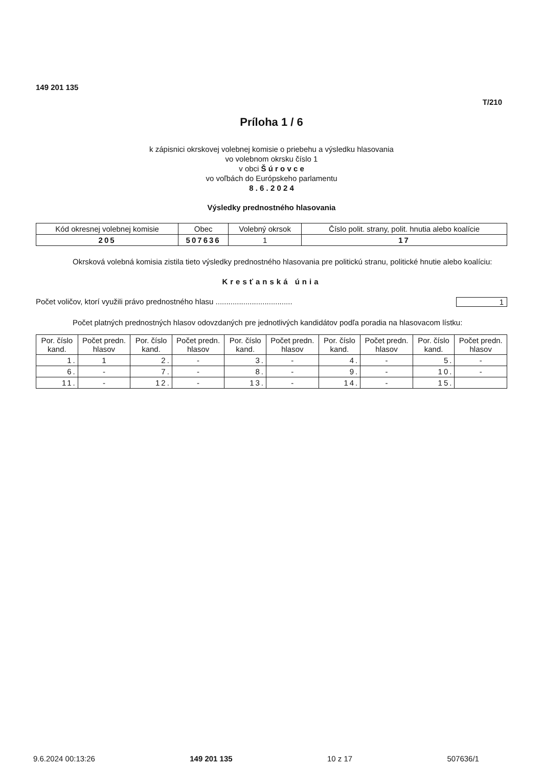149 201 135
T/210
Príloha 1 / 6
k zápisnici okrskovej volebnej komisie o priebehu a výsledku hlasovania
vo volebnom okrsku číslo 1
v obci Š ú r o v c e
vo voľbách do Európskeho parlamentu
8 . 6 . 2 0 2 4
Výsledky prednostného hlasovania
| Kód okresnej volebnej komisie | Obec | Volebný okrsok | Číslo polit. strany, polit. hnutia alebo koalície |
| --- | --- | --- | --- |
| 205 | 507636 | 1 | 17 |
Okrsková volebná komisia zistila tieto výsledky prednostného hlasovania pre politickú stranu, politické hnutie alebo koalíciu:
Kresťanská únia
Počet voličov, ktorí využili právo prednostného hlasu .................................... 1
Počet platných prednostných hlasov odovzdaných pre jednotlivých kandidátov podľa poradia na hlasovacom lístku:
| Por. číslo kand. | Počet predn. hlasov | Por. číslo kand. | Počet predn. hlasov | Por. číslo kand. | Počet predn. hlasov | Por. číslo kand. | Počet predn. hlasov | Por. číslo kand. | Počet predn. hlasov |
| --- | --- | --- | --- | --- | --- | --- | --- | --- | --- |
| 1. | 1 | 2. | - | 3. | - | 4. | - | 5. | - |
| 6. | - | 7. | - | 8. | - | 9. | - | 10. | - |
| 11. | - | 12. | - | 13. | - | 14. | - | 15. | |
9.6.2024 00:13:26 149 201 135 10 z 17 507636/1